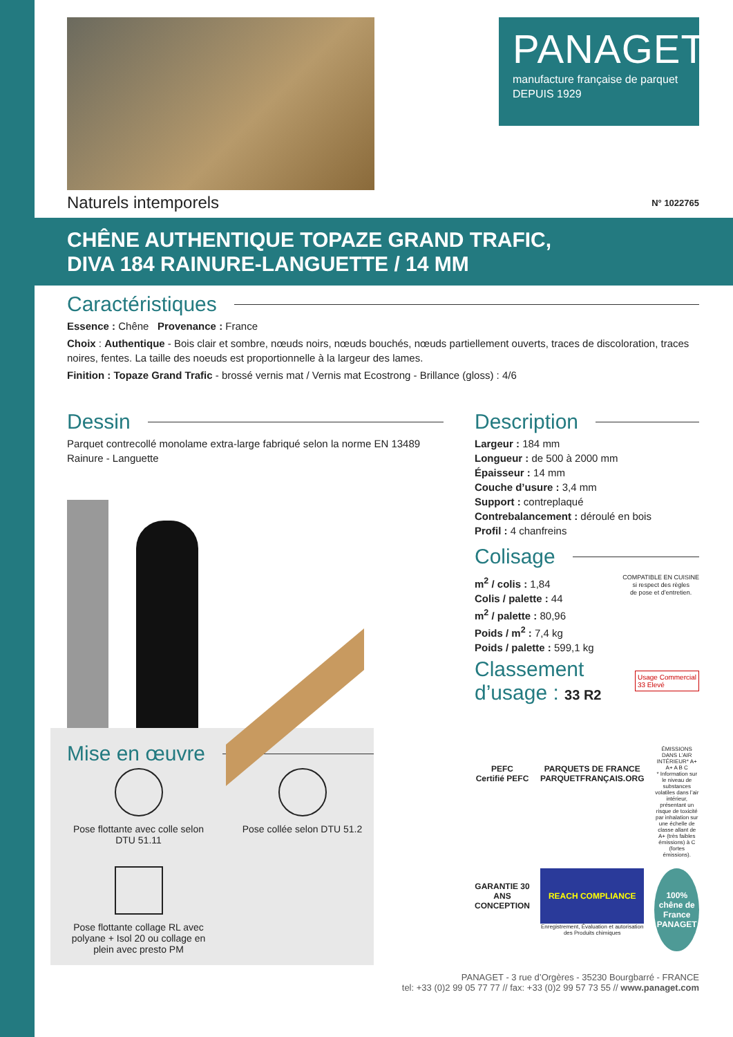PANAGET
manufacture française de parquet
DEPUIS 1929
Naturels intemporels N° 1022765
CHÊNE AUTHENTIQUE TOPAZE GRAND TRAFIC,
DIVA 184 RAINURE-LANGUETTE / 14 MM
Caractéristiques
Essence : Chêne Provenance : France
Choix : Authentique - Bois clair et sombre, nœuds noirs, nœuds bouchés, nœuds partiellement ouverts, traces de discoloration, traces noires, fentes. La taille des noeuds est proportionnelle à la largeur des lames.
Finition : Topaze Grand Trafic - brossé vernis mat / Vernis mat Ecostrong - Brillance (gloss) : 4/6
Dessin
Parquet contrecollé monolame extra-large fabriqué selon la norme EN 13489
Rainure - Languette
Mise en œuvre
Pose flottante avec colle selon DTU 51.11
Pose collée selon DTU 51.2
Pose flottante collage RL avec polyane + Isol 20 ou collage en plein avec presto PM
Description
Largeur : 184 mm
Longueur : de 500 à 2000 mm
Épaisseur : 14 mm
Couche d’usure : 3,4 mm
Support : contreplaqué
Contrebalancement : déroulé en bois
Profil : 4 chanfreins
Colisage
m<sup>2</sup> / colis : 1,84
Colis / palette : 44
m<sup>2</sup> / palette : 80,96
Poids / m<sup>2</sup> : 7,4 kg
Poids / palette : 599,1 kg
COMPATIBLE EN CUISINE
si respect des règles
de pose et d’entretien.
Classement
d’usage : 33 R2
Usage Commercial
33 Elevé
PEFC
Certifié PEFC
PARQUETS DE FRANCE
PARQUETFRANÇAIS.ORG
ÉMISSIONS DANS L’AIR INTÉRIEUR* A+
A+ A B C
* Information sur le niveau de substances volatiles dans l’air intérieur, présentant un risque de toxicité par inhalation sur une échelle de classe allant de A+ (très faibles émissions) à C (fortes émissions).
GARANTIE 30 ANS CONCEPTION
REACH COMPLIANCE
Enregistrement, Évaluation et autorisation des Produits chimiques
100% chêne de France
PANAGET
PANAGET - 3 rue d’Orgères - 35230 Bourgbarré - FRANCE
tel: +33 (0)2 99 05 77 77 // fax: +33 (0)2 99 57 73 55 // www.panaget.com